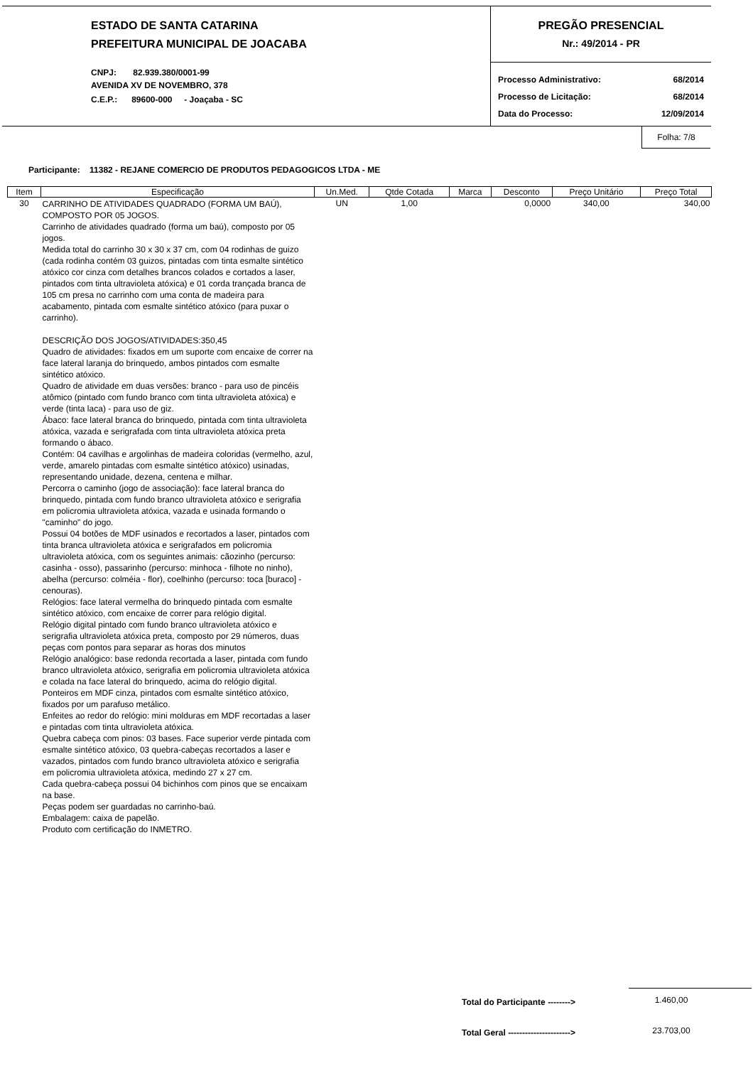ESTADO DE SANTA CATARINA
PREFEITURA MUNICIPAL DE JOACABA
CNPJ: 82.939.380/0001-99
AVENIDA XV DE NOVEMBRO, 378
C.E.P.: 89600-000 - Joaçaba - SC
PREGÃO PRESENCIAL
Nr.: 49/2014 - PR
Processo Administrativo: 68/2014
Processo de Licitação: 68/2014
Data do Processo: 12/09/2014
Folha: 7/8
Participante: 11382 - REJANE COMERCIO DE PRODUTOS PEDAGOGICOS LTDA - ME
| Item | Especificação | Un.Med. | Qtde Cotada | Marca | Desconto | Preço Unitário | Preço Total |
| --- | --- | --- | --- | --- | --- | --- | --- |
| 30 | CARRINHO DE ATIVIDADES QUADRADO (FORMA UM BAÚ), COMPOSTO POR 05 JOGOS. Carrinho de atividades quadrado (forma um baú), composto por 05 jogos. Medida total do carrinho 30 x 30 x 37 cm, com 04 rodinhas de guizo (cada rodinha contém 03 guizos, pintadas com tinta esmalte sintético atóxico cor cinza com detalhes brancos colados e cortados a laser, pintados com tinta ultravioleta atóxica) e 01 corda trançada branca de 105 cm presa no carrinho com uma conta de madeira para acabamento, pintada com esmalte sintético atóxico (para puxar o carrinho). DESCRIÇÃO DOS JOGOS/ATIVIDADES:350,45 Quadro de atividades: fixados em um suporte com encaixe de correr na face lateral laranja do brinquedo, ambos pintados com esmalte sintético atóxico. Quadro de atividade em duas versões: branco - para uso de pincéis atômico (pintado com fundo branco com tinta ultravioleta atóxica) e verde (tinta laca) - para uso de giz. Ábaco: face lateral branca do brinquedo, pintada com tinta ultravioleta atóxica, vazada e serigrafada com tinta ultravioleta atóxica preta formando o ábaco. Contém: 04 cavilhas e argolinhas de madeira coloridas (vermelho, azul, verde, amarelo pintadas com esmalte sintético atóxico) usinadas, representando unidade, dezena, centena e milhar. Percorra o caminho (jogo de associação): face lateral branca do brinquedo, pintada com fundo branco ultravioleta atóxico e serigrafia em policromia ultravioleta atóxica, vazada e usinada formando o "caminho" do jogo. Possui 04 botões de MDF usinados e recortados a laser, pintados com tinta branca ultravioleta atóxica e serigrafados em policromia ultravioleta atóxica, com os seguintes animais: cãozinho (percurso: casinha - osso), passarinho (percurso: minhoca - filhote no ninho), abelha (percurso: colméia - flor), coelhinho (percurso: toca [buraco] - cenouras). Relógios: face lateral vermelha do brinquedo pintada com esmalte sintético atóxico, com encaixe de correr para relógio digital. Relógio digital pintado com fundo branco ultravioleta atóxico e serigrafia ultravioleta atóxica preta, composto por 29 números, duas peças com pontos para separar as horas dos minutos Relógio analógico: base redonda recortada a laser, pintada com fundo branco ultravioleta atóxico, serigrafia em policromia ultravioleta atóxica e colada na face lateral do brinquedo, acima do relógio digital. Ponteiros em MDF cinza, pintados com esmalte sintético atóxico, fixados por um parafuso metálico. Enfeites ao redor do relógio: mini molduras em MDF recortadas a laser e pintadas com tinta ultravioleta atóxica. Quebra cabeça com pinos: 03 bases. Face superior verde pintada com esmalte sintético atóxico, 03 quebra-cabeças recortados a laser e vazados, pintados com fundo branco ultravioleta atóxico e serigrafia em policromia ultravioleta atóxica, medindo 27 x 27 cm. Cada quebra-cabeça possui 04 bichinhos com pinos que se encaixam na base. Peças podem ser guardadas no carrinho-baú. Embalagem: caixa de papelão. Produto com certificação do INMETRO. | UN | 1,00 | | 0,0000 | 340,00 | 340,00 |
Total do Participante -------->
1.460,00
Total Geral ---------------------->
23.703,00